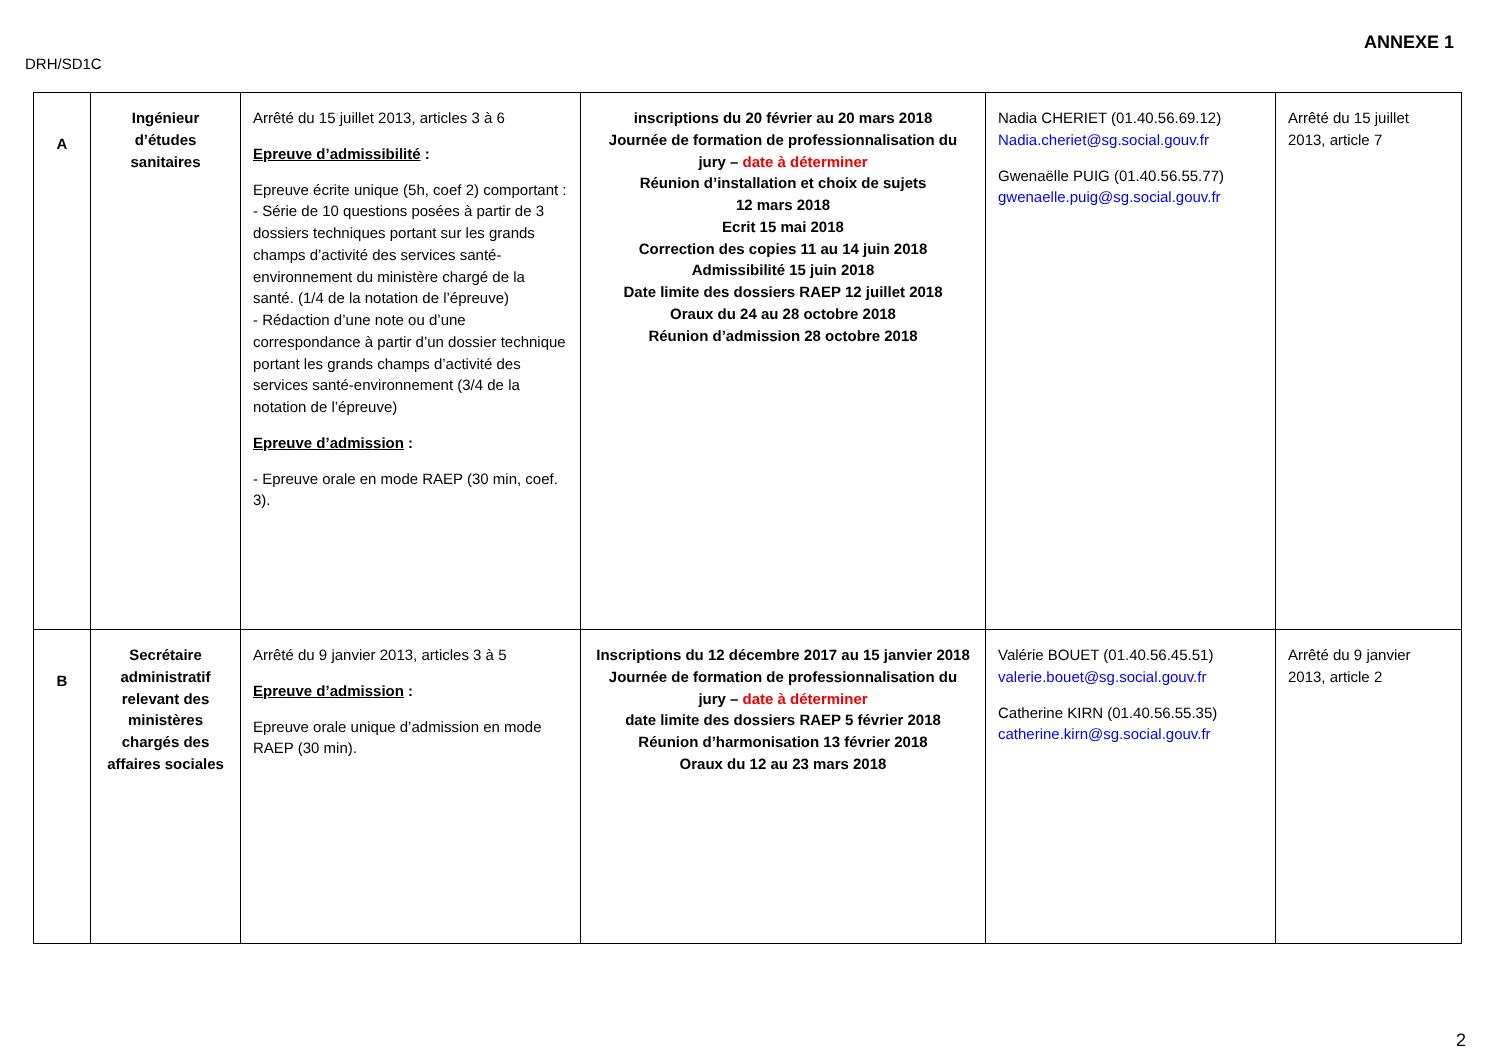ANNEXE 1
DRH/SD1C
| A | Ingénieur d’études sanitaires | Arrêté du 15 juillet 2013, articles 3 à 6 Epreuve d’admissibilité : Epreuve écrite unique (5h, coef 2) comportant : - Série de 10 questions posées à partir de 3 dossiers techniques portant sur les grands champs d’activité des services santé- environnement du ministère chargé de la santé. (1/4 de la notation de l’épreuve) - Rédaction d’une note ou d’une correspondance à partir d’un dossier technique portant les grands champs d’activité des services santé-environnement (3/4 de la notation de l’épreuve) Epreuve d’admission : - Epreuve orale en mode RAEP (30 min, coef. 3). | inscriptions du 20 février au 20 mars 2018 Journée de formation de professionnalisation du jury – date à déterminer Réunion d’installation et choix de sujets 12 mars 2018 Ecrit 15 mai 2018 Correction des copies 11 au 14 juin 2018 Admissibilité 15 juin 2018 Date limite des dossiers RAEP 12 juillet 2018 Oraux du 24 au 28 octobre 2018 Réunion d’admission 28 octobre 2018 | Nadia CHERIET (01.40.56.69.12) Nadia.cheriet@sg.social.gouv.fr Gwenaëlle PUIG (01.40.56.55.77) gwenaelle.puig@sg.social.gouv.fr | Arrêté du 15 juillet 2013, article 7 |
| B | Secrétaire administratif relevant des ministères chargés des affaires sociales | Arrêté du 9 janvier 2013, articles 3 à 5 Epreuve d’admission : Epreuve orale unique d’admission en mode RAEP (30 min). | Inscriptions du 12 décembre 2017 au 15 janvier 2018 Journée de formation de professionnalisation du jury – date à déterminer date limite des dossiers RAEP 5 février 2018 Réunion d’harmonisation 13 février 2018 Oraux du 12 au 23 mars 2018 | Valérie BOUET (01.40.56.45.51) valerie.bouet@sg.social.gouv.fr Catherine KIRN (01.40.56.55.35) catherine.kirn@sg.social.gouv.fr | Arrêté du 9 janvier 2013, article 2 |
2